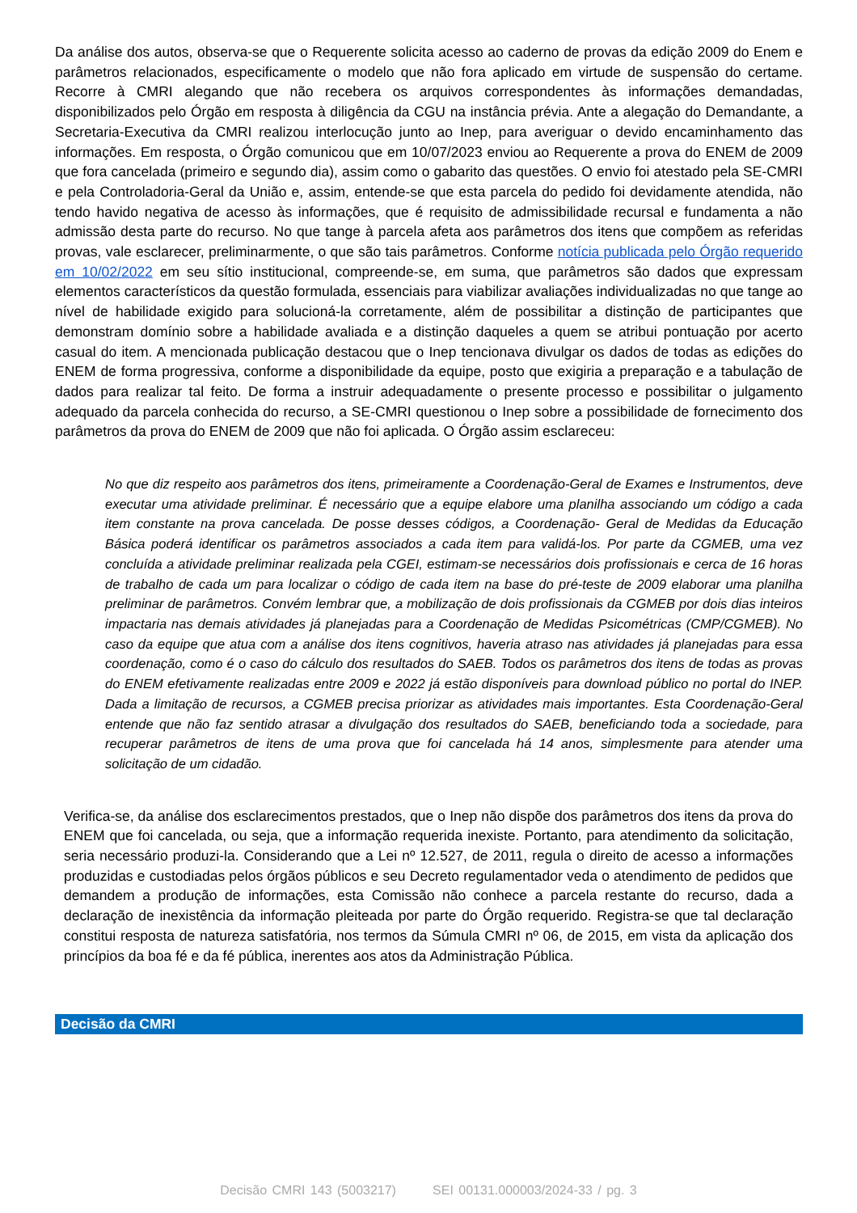Da análise dos autos, observa-se que o Requerente solicita acesso ao caderno de provas da edição 2009 do Enem e parâmetros relacionados, especificamente o modelo que não fora aplicado em virtude de suspensão do certame. Recorre à CMRI alegando que não recebera os arquivos correspondentes às informações demandadas, disponibilizados pelo Órgão em resposta à diligência da CGU na instância prévia. Ante a alegação do Demandante, a Secretaria-Executiva da CMRI realizou interlocução junto ao Inep, para averiguar o devido encaminhamento das informações. Em resposta, o Órgão comunicou que em 10/07/2023 enviou ao Requerente a prova do ENEM de 2009 que fora cancelada (primeiro e segundo dia), assim como o gabarito das questões. O envio foi atestado pela SE-CMRI e pela Controladoria-Geral da União e, assim, entende-se que esta parcela do pedido foi devidamente atendida, não tendo havido negativa de acesso às informações, que é requisito de admissibilidade recursal e fundamenta a não admissão desta parte do recurso. No que tange à parcela afeta aos parâmetros dos itens que compõem as referidas provas, vale esclarecer, preliminarmente, o que são tais parâmetros. Conforme notícia publicada pelo Órgão requerido em 10/02/2022 em seu sítio institucional, compreende-se, em suma, que parâmetros são dados que expressam elementos característicos da questão formulada, essenciais para viabilizar avaliações individualizadas no que tange ao nível de habilidade exigido para solucioná-la corretamente, além de possibilitar a distinção de participantes que demonstram domínio sobre a habilidade avaliada e a distinção daqueles a quem se atribui pontuação por acerto casual do item. A mencionada publicação destacou que o Inep tencionava divulgar os dados de todas as edições do ENEM de forma progressiva, conforme a disponibilidade da equipe, posto que exigiria a preparação e a tabulação de dados para realizar tal feito. De forma a instruir adequadamente o presente processo e possibilitar o julgamento adequado da parcela conhecida do recurso, a SE-CMRI questionou o Inep sobre a possibilidade de fornecimento dos parâmetros da prova do ENEM de 2009 que não foi aplicada. O Órgão assim esclareceu:
No que diz respeito aos parâmetros dos itens, primeiramente a Coordenação-Geral de Exames e Instrumentos, deve executar uma atividade preliminar. É necessário que a equipe elabore uma planilha associando um código a cada item constante na prova cancelada. De posse desses códigos, a Coordenação- Geral de Medidas da Educação Básica poderá identificar os parâmetros associados a cada item para validá-los. Por parte da CGMEB, uma vez concluída a atividade preliminar realizada pela CGEI, estimam-se necessários dois profissionais e cerca de 16 horas de trabalho de cada um para localizar o código de cada item na base do pré-teste de 2009 elaborar uma planilha preliminar de parâmetros. Convém lembrar que, a mobilização de dois profissionais da CGMEB por dois dias inteiros impactaria nas demais atividades já planejadas para a Coordenação de Medidas Psicométricas (CMP/CGMEB). No caso da equipe que atua com a análise dos itens cognitivos, haveria atraso nas atividades já planejadas para essa coordenação, como é o caso do cálculo dos resultados do SAEB. Todos os parâmetros dos itens de todas as provas do ENEM efetivamente realizadas entre 2009 e 2022 já estão disponíveis para download público no portal do INEP. Dada a limitação de recursos, a CGMEB precisa priorizar as atividades mais importantes. Esta Coordenação-Geral entende que não faz sentido atrasar a divulgação dos resultados do SAEB, beneficiando toda a sociedade, para recuperar parâmetros de itens de uma prova que foi cancelada há 14 anos, simplesmente para atender uma solicitação de um cidadão.
Verifica-se, da análise dos esclarecimentos prestados, que o Inep não dispõe dos parâmetros dos itens da prova do ENEM que foi cancelada, ou seja, que a informação requerida inexiste. Portanto, para atendimento da solicitação, seria necessário produzi-la. Considerando que a Lei nº 12.527, de 2011, regula o direito de acesso a informações produzidas e custodiadas pelos órgãos públicos e seu Decreto regulamentador veda o atendimento de pedidos que demandem a produção de informações, esta Comissão não conhece a parcela restante do recurso, dada a declaração de inexistência da informação pleiteada por parte do Órgão requerido. Registra-se que tal declaração constitui resposta de natureza satisfatória, nos termos da Súmula CMRI nº 06, de 2015, em vista da aplicação dos princípios da boa fé e da fé pública, inerentes aos atos da Administração Pública.
Decisão da CMRI
Decisão CMRI 143 (5003217) SEI 00131.000003/2024-33 / pg. 3